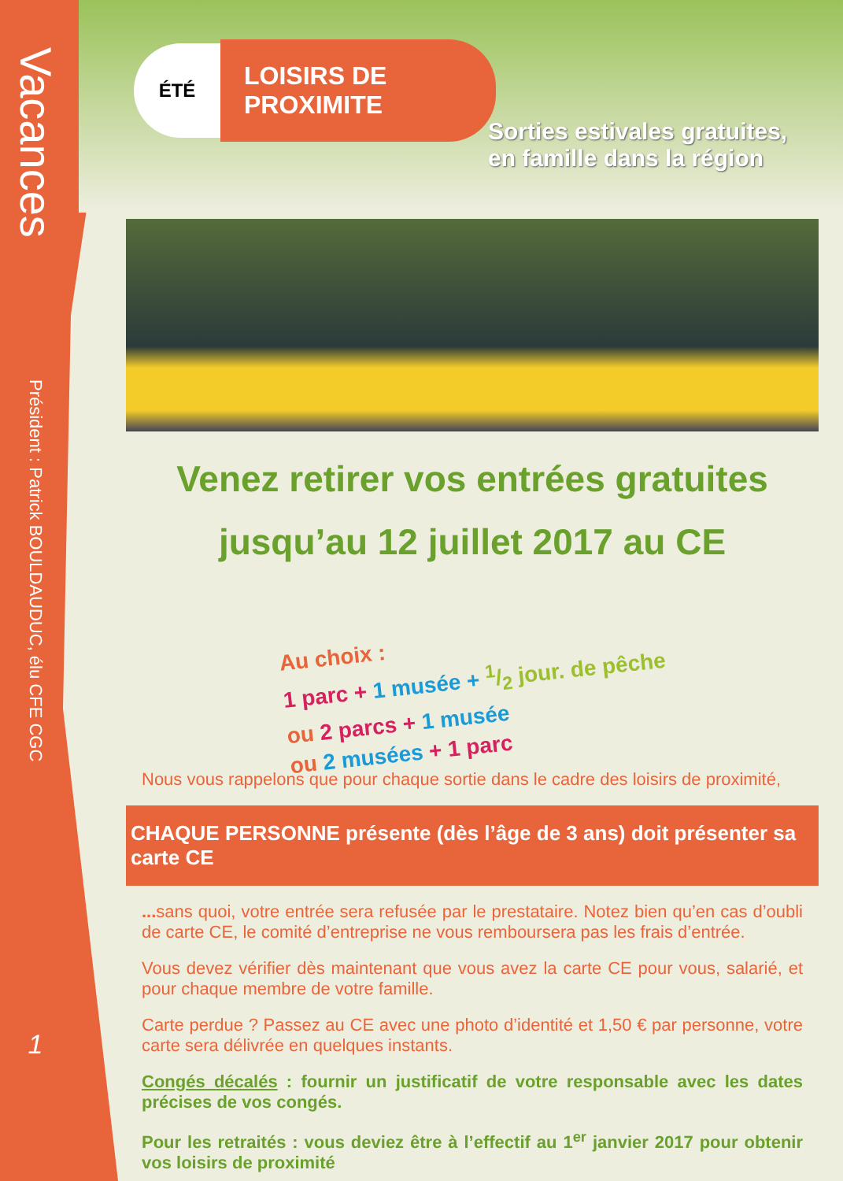Vacances
Président : Patrick BOULDAUDUC, élu CFE CGC
1
ÉTÉ
LOISIRS DE
PROXIMITE
Sorties estivales gratuites, en famille dans la région
Venez retirer vos entrées gratuites
jusqu’au 12 juillet 2017 au CE
Au choix :
1 parc + 1 musée + 1/2 jour. de pêche
ou 2 parcs + 1 musée
ou 2 musées + 1 parc
Nous vous rappelons que pour chaque sortie dans le cadre des loisirs de proximité,
CHAQUE PERSONNE présente (dès l’âge de 3 ans) doit présenter sa carte CE
... sans quoi, votre entrée sera refusée par le prestataire. Notez bien qu’en cas d’oubli de carte CE, le comité d’entreprise ne vous remboursera pas les frais d’entrée.
Vous devez vérifier dès maintenant que vous avez la carte CE pour vous, salarié, et pour chaque membre de votre famille.
Carte perdue ? Passez au CE avec une photo d’identité et 1,50 € par personne, votre carte sera délivrée en quelques instants.
Congés décalés : fournir un justificatif de votre responsable avec les dates précises de vos congés.
Pour les retraités : vous deviez être à l’effectif au 1<sup>er</sup> janvier 2017 pour obtenir vos loisirs de proximité